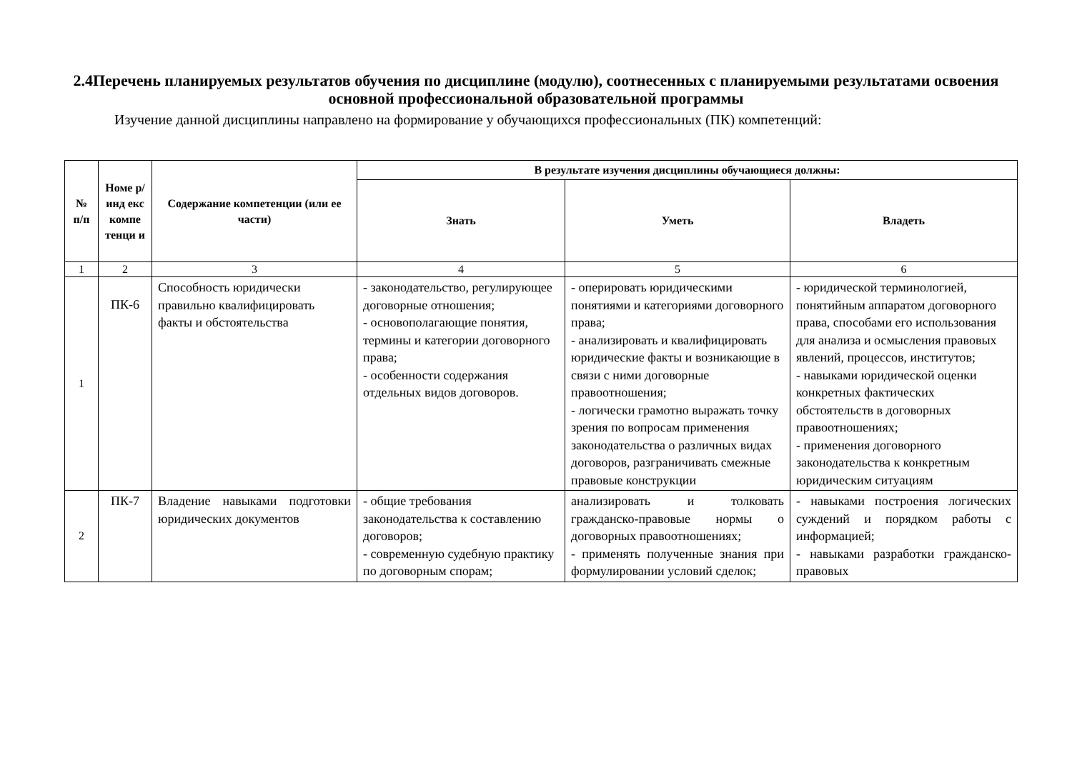2.4Перечень планируемых результатов обучения по дисциплине (модулю), соотнесенных с планируемыми результатами освоения основной профессиональной образовательной программы
Изучение данной дисциплины направлено на формирование у обучающихся профессиональных (ПК) компетенций:
| № п/п | Номе р/инд екс компе тенци и | Содержание компетенции (или ее части) | В результате изучения дисциплины обучающиеся должны: | | |
| --- | --- | --- | --- | --- | --- |
| | | | Знать | Уметь | Владеть |
| 1 | 2 | 3 | 4 | 5 | 6 |
| 1 | ПК-6 | Способность юридически правильно квалифицировать факты и обстоятельства | - законодательство, регулирующее договорные отношения; - основополагающие понятия, термины и категории договорного права; - особенности содержания отдельных видов договоров. | - оперировать юридическими понятиями и категориями договорного права; - анализировать и квалифицировать юридические факты и возникающие в связи с ними договорные правоотношения; - логически грамотно выражать точку зрения по вопросам применения законодательства о различных видах договоров, разграничивать смежные правовые конструкции | - юридической терминологией, понятийным аппаратом договорного права, способами его использования для анализа и осмысления правовых явлений, процессов, институтов; - навыками юридической оценки конкретных фактических обстоятельств в договорных правоотношениях; - применения договорного законодательства к конкретным юридическим ситуациям |
| 2 | ПК-7 | Владение навыками подготовки юридических документов | - общие требования законодательства к составлению договоров; - современную судебную практику по договорным спорам; | анализировать и толковать гражданско-правовые нормы о договорных правоотношениях; - применять полученные знания при формулировании условий сделок; | - навыками построения логических суждений и порядком работы с информацией; - навыками разработки гражданско-правовых |